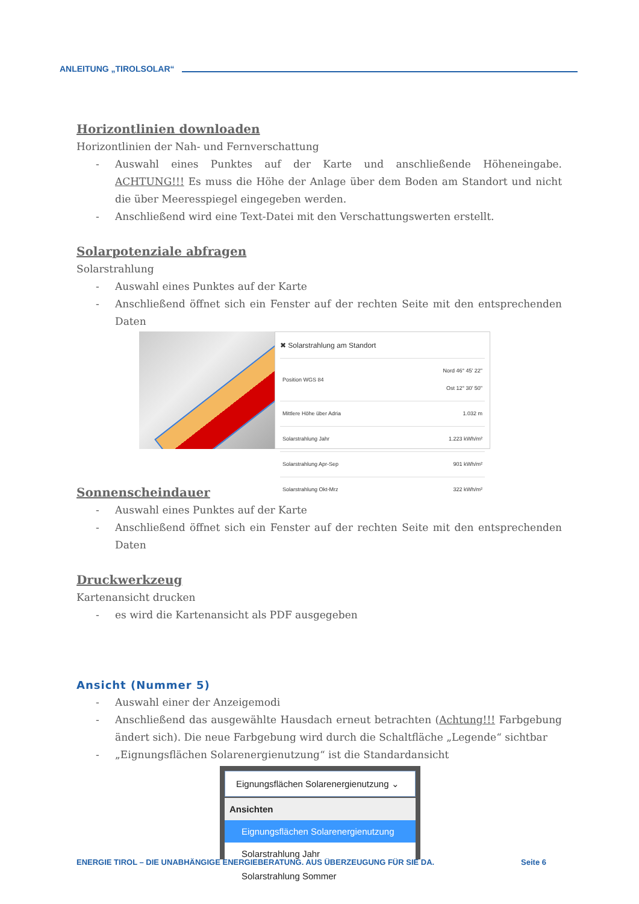ANLEITUNG „TIROLSOLAR“
Horizontlinien downloaden
Horizontlinien der Nah- und Fernverschattung
- Auswahl eines Punktes auf der Karte und anschließende Höheneingabe. ACHTUNG!!! Es muss die Höhe der Anlage über dem Boden am Standort und nicht die über Meeresspiegel eingegeben werden.
- Anschließend wird eine Text-Datei mit den Verschattungswerten erstellt.
Solarpotenziale abfragen
Solarstrahlung
- Auswahl eines Punktes auf der Karte
- Anschließend öffnet sich ein Fenster auf der rechten Seite mit den entsprechenden Daten
✖ Solarstrahlung am Standort
| Position WGS 84 | Nord 46° 45' 22" Ost 12° 30' 50" |
| Mittlere Höhe über Adria | 1.032 m |
| Solarstrahlung Jahr | 1.223 kWh/m² |
| Solarstrahlung Apr-Sep | 901 kWh/m² |
| Solarstrahlung Okt-Mrz | 322 kWh/m² |
Sonnenscheindauer
- Auswahl eines Punktes auf der Karte
- Anschließend öffnet sich ein Fenster auf der rechten Seite mit den entsprechenden Daten
Druckwerkzeug
Kartenansicht drucken
- es wird die Kartenansicht als PDF ausgegeben
Ansicht (Nummer 5)
- Auswahl einer der Anzeigemodi
- Anschließend das ausgewählte Hausdach erneut betrachten (Achtung!!! Farbgebung ändert sich). Die neue Farbgebung wird durch die Schaltfläche „Legende“ sichtbar
- „Eignungsflächen Solarenergienutzung“ ist die Standardansicht
Eignungsflächen Solarenergienutzung ⌄
Ansichten
Eignungsflächen Solarenergienutzung
Solarstrahlung Jahr
Solarstrahlung Sommer
ENERGIE TIROL – DIE UNABHÄNGIGE ENERGIEBERATUNG. AUS ÜBERZEUGUNG FÜR SIE DA. Seite 6